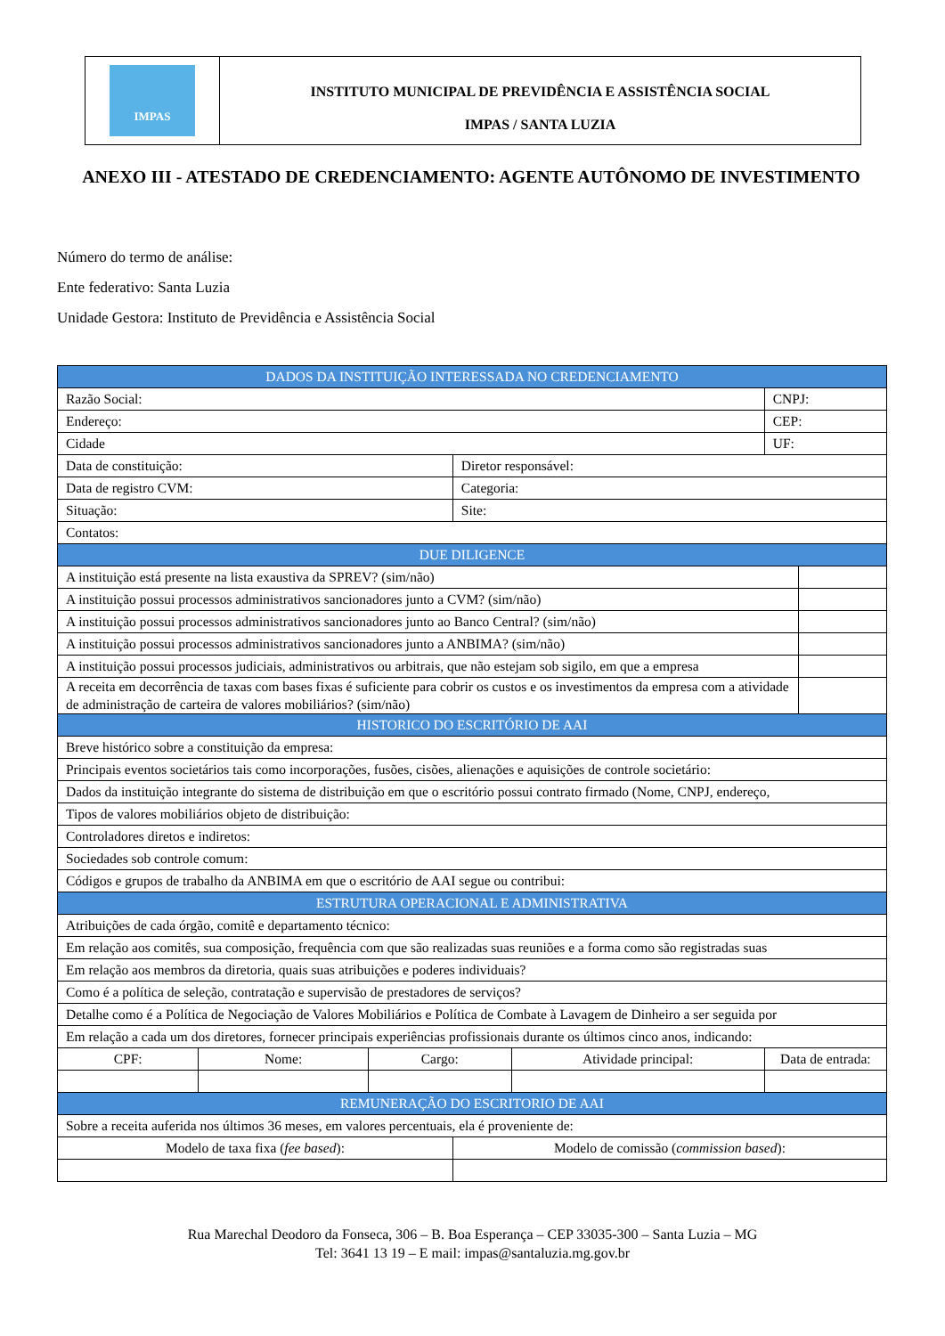IMPAS
INSTITUTO MUNICIPAL DE PREVIDÊNCIA E ASSISTÊNCIA SOCIAL
IMPAS / SANTA LUZIA
ANEXO III - ATESTADO DE CREDENCIAMENTO: AGENTE AUTÔNOMO DE INVESTIMENTO
Número do termo de análise:
Ente federativo: Santa Luzia
Unidade Gestora: Instituto de Previdência e Assistência Social
| DADOS DA INSTITUIÇÃO INTERESSADA NO CREDENCIAMENTO | | | | | | |
| --- | --- | --- | --- | --- | --- | --- |
| Razão Social: | | | | | CNPJ: | |
| Endereço: | | | | | CEP: | |
| Cidade | | | | | UF: | |
| Data de constituição: | | | Diretor responsável: | | | |
| Data de registro CVM: | | | Categoria: | | | |
| Situação: | | | Site: | | | |
| Contatos: | | | | | | |
| DUE DILIGENCE | | | | | | |
| A instituição está presente na lista exaustiva da SPREV? (sim/não) | | | | | | |
| A instituição possui processos administrativos sancionadores junto a CVM? (sim/não) | | | | | | |
| A instituição possui processos administrativos sancionadores junto ao Banco Central? (sim/não) | | | | | | |
| A instituição possui processos administrativos sancionadores junto a ANBIMA? (sim/não) | | | | | | |
| A instituição possui processos judiciais, administrativos ou arbitrais, que não estejam sob sigilo, em que a empresa | | | | | | |
| A receita em decorrência de taxas com bases fixas é suficiente para cobrir os custos e os investimentos da empresa com a atividade de administração de carteira de valores mobiliários? (sim/não) | | | | | | |
| HISTORICO DO ESCRITÓRIO DE AAI | | | | | | |
| Breve histórico sobre a constituição da empresa: | | | | | | |
| Principais eventos societários tais como incorporações, fusões, cisões, alienações e aquisições de controle societário: | | | | | | |
| Dados da instituição integrante do sistema de distribuição em que o escritório possui contrato firmado (Nome, CNPJ, endereço, | | | | | | |
| Tipos de valores mobiliários objeto de distribuição: | | | | | | |
| Controladores diretos e indiretos: | | | | | | |
| Sociedades sob controle comum: | | | | | | |
| Códigos e grupos de trabalho da ANBIMA em que o escritório de AAI segue ou contribui: | | | | | | |
| ESTRUTURA OPERACIONAL E ADMINISTRATIVA | | | | | | |
| Atribuições de cada órgão, comitê e departamento técnico: | | | | | | |
| Em relação aos comitês, sua composição, frequência com que são realizadas suas reuniões e a forma como são registradas suas | | | | | | |
| Em relação aos membros da diretoria, quais suas atribuições e poderes individuais? | | | | | | |
| Como é a política de seleção, contratação e supervisão de prestadores de serviços? | | | | | | |
| Detalhe como é a Política de Negociação de Valores Mobiliários e Política de Combate à Lavagem de Dinheiro a ser seguida por | | | | | | |
| Em relação a cada um dos diretores, fornecer principais experiências profissionais durante os últimos cinco anos, indicando: | | | | | | |
| CPF: | Nome: | Cargo: | | Atividade principal: | Data de entrada: | |
| REMUNERAÇÃO DO ESCRITORIO DE AAI | | | | | | |
| Sobre a receita auferida nos últimos 36 meses, em valores percentuais, ela é proveniente de: | | | | | | |
| Modelo de taxa fixa ( fee based ): | | | Modelo de comissão ( commission based ): | | | |
Rua Marechal Deodoro da Fonseca, 306 – B. Boa Esperança – CEP 33035-300 – Santa Luzia – MG
Tel: 3641 13 19 – E mail: impas@santaluzia.mg.gov.br